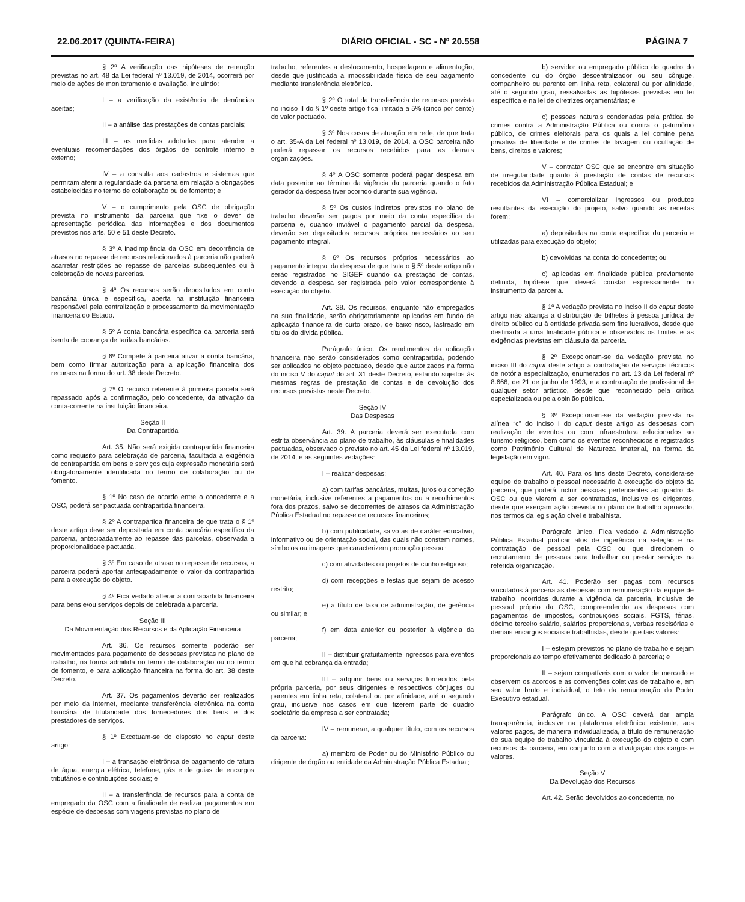22.06.2017 (QUINTA-FEIRA) DIÁRIO OFICIAL - SC - Nº 20.558 PÁGINA 7
§ 2º A verificação das hipóteses de retenção previstas no art. 48 da Lei federal nº 13.019, de 2014, ocorrerá por meio de ações de monitoramento e avaliação, incluindo:
I – a verificação da existência de denúncias aceitas;
II – a análise das prestações de contas parciais;
III – as medidas adotadas para atender a eventuais recomendações dos órgãos de controle interno e externo;
IV – a consulta aos cadastros e sistemas que permitam aferir a regularidade da parceria em relação a obrigações estabelecidas no termo de colaboração ou de fomento; e
V – o cumprimento pela OSC de obrigação prevista no instrumento da parceria que fixe o dever de apresentação periódica das informações e dos documentos previstos nos arts. 50 e 51 deste Decreto.
§ 3º A inadimplência da OSC em decorrência de atrasos no repasse de recursos relacionados à parceria não poderá acarretar restrições ao repasse de parcelas subsequentes ou à celebração de novas parcerias.
§ 4º Os recursos serão depositados em conta bancária única e específica, aberta na instituição financeira responsável pela centralização e processamento da movimentação financeira do Estado.
§ 5º A conta bancária específica da parceria será isenta de cobrança de tarifas bancárias.
§ 6º Compete à parceira ativar a conta bancária, bem como firmar autorização para a aplicação financeira dos recursos na forma do art. 38 deste Decreto.
§ 7º O recurso referente à primeira parcela será repassado após a confirmação, pelo concedente, da ativação da conta-corrente na instituição financeira.
Seção II
Da Contrapartida
Art. 35. Não será exigida contrapartida financeira como requisito para celebração de parceria, facultada a exigência de contrapartida em bens e serviços cuja expressão monetária será obrigatoriamente identificada no termo de colaboração ou de fomento.
§ 1º No caso de acordo entre o concedente e a OSC, poderá ser pactuada contrapartida financeira.
§ 2º A contrapartida financeira de que trata o § 1º deste artigo deve ser depositada em conta bancária específica da parceria, antecipadamente ao repasse das parcelas, observada a proporcionalidade pactuada.
§ 3º Em caso de atraso no repasse de recursos, a parceira poderá aportar antecipadamente o valor da contrapartida para a execução do objeto.
§ 4º Fica vedado alterar a contrapartida financeira para bens e/ou serviços depois de celebrada a parceria.
Seção III
Da Movimentação dos Recursos e da Aplicação Financeira
Art. 36. Os recursos somente poderão ser movimentados para pagamento de despesas previstas no plano de trabalho, na forma admitida no termo de colaboração ou no termo de fomento, e para aplicação financeira na forma do art. 38 deste Decreto.
Art. 37. Os pagamentos deverão ser realizados por meio da internet, mediante transferência eletrônica na conta bancária de titularidade dos fornecedores dos bens e dos prestadores de serviços.
§ 1º Excetuam-se do disposto no caput deste artigo:
I – a transação eletrônica de pagamento de fatura de água, energia elétrica, telefone, gás e de guias de encargos tributários e contribuições sociais; e
II – a transferência de recursos para a conta de empregado da OSC com a finalidade de realizar pagamentos em espécie de despesas com viagens previstas no plano de
trabalho, referentes a deslocamento, hospedagem e alimentação, desde que justificada a impossibilidade física de seu pagamento mediante transferência eletrônica.
§ 2º O total da transferência de recursos prevista no inciso II do § 1º deste artigo fica limitada a 5% (cinco por cento) do valor pactuado.
§ 3º Nos casos de atuação em rede, de que trata o art. 35-A da Lei federal nº 13.019, de 2014, a OSC parceira não poderá repassar os recursos recebidos para as demais organizações.
§ 4º A OSC somente poderá pagar despesa em data posterior ao término da vigência da parceria quando o fato gerador da despesa tiver ocorrido durante sua vigência.
§ 5º Os custos indiretos previstos no plano de trabalho deverão ser pagos por meio da conta específica da parceria e, quando inviável o pagamento parcial da despesa, deverão ser depositados recursos próprios necessários ao seu pagamento integral.
§ 6º Os recursos próprios necessários ao pagamento integral da despesa de que trata o § 5º deste artigo não serão registrados no SIGEF quando da prestação de contas, devendo a despesa ser registrada pelo valor correspondente à execução do objeto.
Art. 38. Os recursos, enquanto não empregados na sua finalidade, serão obrigatoriamente aplicados em fundo de aplicação financeira de curto prazo, de baixo risco, lastreado em títulos da dívida pública.
Parágrafo único. Os rendimentos da aplicação financeira não serão considerados como contrapartida, podendo ser aplicados no objeto pactuado, desde que autorizados na forma do inciso V do caput do art. 31 deste Decreto, estando sujeitos às mesmas regras de prestação de contas e de devolução dos recursos previstas neste Decreto.
Seção IV
Das Despesas
Art. 39. A parceria deverá ser executada com estrita observância ao plano de trabalho, às cláusulas e finalidades pactuadas, observado o previsto no art. 45 da Lei federal nº 13.019, de 2014, e as seguintes vedações:
I – realizar despesas:
a) com tarifas bancárias, multas, juros ou correção monetária, inclusive referentes a pagamentos ou a recolhimentos fora dos prazos, salvo se decorrentes de atrasos da Administração Pública Estadual no repasse de recursos financeiros;
b) com publicidade, salvo as de caráter educativo, informativo ou de orientação social, das quais não constem nomes, símbolos ou imagens que caracterizem promoção pessoal;
c) com atividades ou projetos de cunho religioso;
d) com recepções e festas que sejam de acesso restrito;
e) a título de taxa de administração, de gerência ou similar; e
f) em data anterior ou posterior à vigência da parceria;
II – distribuir gratuitamente ingressos para eventos em que há cobrança da entrada;
III – adquirir bens ou serviços fornecidos pela própria parceria, por seus dirigentes e respectivos cônjuges ou parentes em linha reta, colateral ou por afinidade, até o segundo grau, inclusive nos casos em que fizerem parte do quadro societário da empresa a ser contratada;
IV – remunerar, a qualquer título, com os recursos da parceria:
a) membro de Poder ou do Ministério Público ou dirigente de órgão ou entidade da Administração Pública Estadual;
b) servidor ou empregado público do quadro do concedente ou do órgão descentralizador ou seu cônjuge, companheiro ou parente em linha reta, colateral ou por afinidade, até o segundo grau, ressalvadas as hipóteses previstas em lei específica e na lei de diretrizes orçamentárias; e
c) pessoas naturais condenadas pela prática de crimes contra a Administração Pública ou contra o patrimônio público, de crimes eleitorais para os quais a lei comine pena privativa de liberdade e de crimes de lavagem ou ocultação de bens, direitos e valores;
V – contratar OSC que se encontre em situação de irregularidade quanto à prestação de contas de recursos recebidos da Administração Pública Estadual; e
VI – comercializar ingressos ou produtos resultantes da execução do projeto, salvo quando as receitas forem:
a) depositadas na conta específica da parceria e utilizadas para execução do objeto;
b) devolvidas na conta do concedente; ou
c) aplicadas em finalidade pública previamente definida, hipótese que deverá constar expressamente no instrumento da parceria.
§ 1º A vedação prevista no inciso II do caput deste artigo não alcança a distribuição de bilhetes à pessoa jurídica de direito público ou à entidade privada sem fins lucrativos, desde que destinada a uma finalidade pública e observados os limites e as exigências previstas em cláusula da parceria.
§ 2º Excepcionam-se da vedação prevista no inciso III do caput deste artigo a contratação de serviços técnicos de notória especialização, enumerados no art. 13 da Lei federal nº 8.666, de 21 de junho de 1993, e a contratação de profissional de qualquer setor artístico, desde que reconhecido pela crítica especializada ou pela opinião pública.
§ 3º Excepcionam-se da vedação prevista na alínea “c” do inciso I do caput deste artigo as despesas com realização de eventos ou com infraestrutura relacionados ao turismo religioso, bem como os eventos reconhecidos e registrados como Patrimônio Cultural de Natureza Imaterial, na forma da legislação em vigor.
Art. 40. Para os fins deste Decreto, considera-se equipe de trabalho o pessoal necessário à execução do objeto da parceria, que poderá incluir pessoas pertencentes ao quadro da OSC ou que vierem a ser contratadas, inclusive os dirigentes, desde que exerçam ação prevista no plano de trabalho aprovado, nos termos da legislação cível e trabalhista.
Parágrafo único. Fica vedado à Administração Pública Estadual praticar atos de ingerência na seleção e na contratação de pessoal pela OSC ou que direcionem o recrutamento de pessoas para trabalhar ou prestar serviços na referida organização.
Art. 41. Poderão ser pagas com recursos vinculados à parceria as despesas com remuneração da equipe de trabalho incorridas durante a vigência da parceria, inclusive de pessoal próprio da OSC, compreendendo as despesas com pagamentos de impostos, contribuições sociais, FGTS, férias, décimo terceiro salário, salários proporcionais, verbas rescisórias e demais encargos sociais e trabalhistas, desde que tais valores:
I – estejam previstos no plano de trabalho e sejam proporcionais ao tempo efetivamente dedicado à parceria; e
II – sejam compatíveis com o valor de mercado e observem os acordos e as convenções coletivas de trabalho e, em seu valor bruto e individual, o teto da remuneração do Poder Executivo estadual.
Parágrafo único. A OSC deverá dar ampla transparência, inclusive na plataforma eletrônica existente, aos valores pagos, de maneira individualizada, a título de remuneração de sua equipe de trabalho vinculada à execução do objeto e com recursos da parceria, em conjunto com a divulgação dos cargos e valores.
Seção V
Da Devolução dos Recursos
Art. 42. Serão devolvidos ao concedente, no